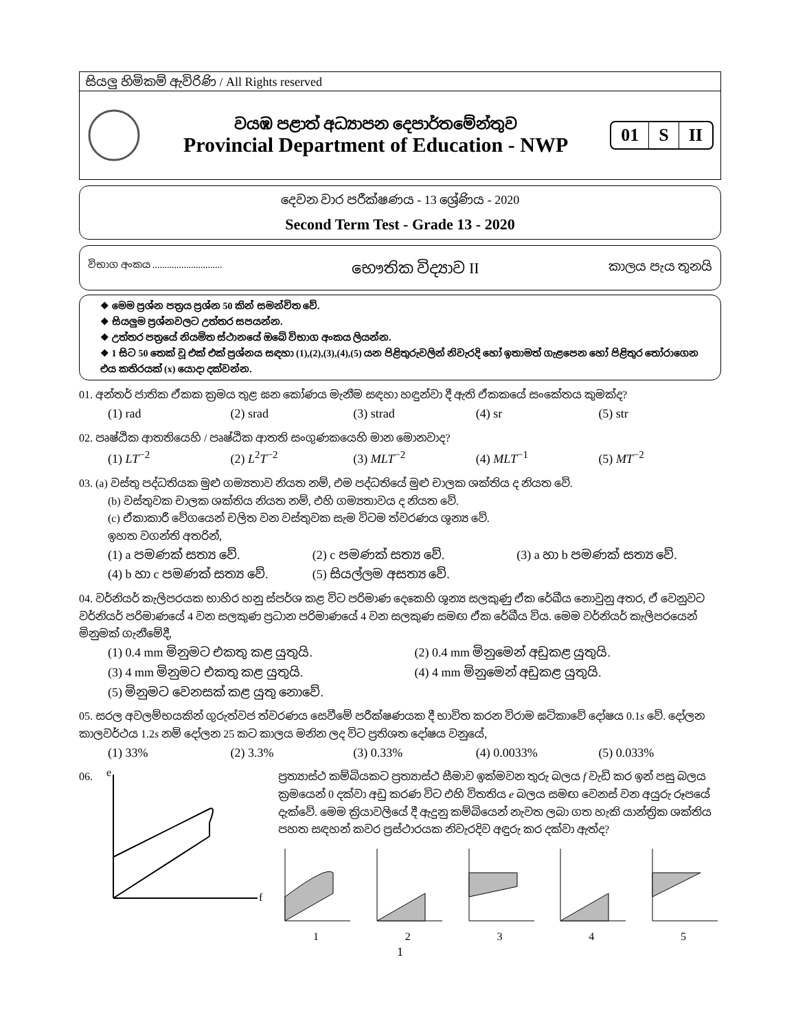සියලු හිමිකම් ඇවිරිණි / All Rights reserved
වයඹ පළාත් අධ්‍යාපන දෙපාර්තමේන්තුව
Provincial Department of Education - NWP
01 S II
දෙවන වාර පරීක්ෂණය - 13 ශ්‍රේණිය - 2020
Second Term Test - Grade 13 - 2020
විභාග අංකය ............................. භෞතික විද්‍යාව II කාලය පැය තුනයි
❖ මෙම ප්‍රශ්න පත්‍රය ප්‍රශ්න 50 කින් සමන්විත වේ.
❖ සියලුම ප්‍රශ්නවලට උත්තර සපයන්න.
❖ උත්තර පත්‍රයේ නියමිත ස්ථානයේ ඔබේ විභාග අංකය ලියන්න.
❖ 1 සිට 50 තෙක් වූ එක් එක් ප්‍රශ්නය සඳහා (1),(2),(3),(4),(5) යන පිළිතුරුවලින් නිවැරදි හෝ ඉතාමත් ගැළපෙන හෝ පිළිතුර තෝරාගෙන එය කතිරයක් (x) යොදා දක්වන්න.
01. අන්තර් ජාතික ඒකක ක්‍රමය තුළ ඝන කෝණය මැනීම සඳහා හඳුන්වා දී ඇති ඒකකයේ සංකේතය කුමක්ද?
(1) rad (2) srad (3) strad (4) sr (5) str
02. පෘෂ්ඨික ආතතියෙහි / පෘෂ්ඨික ආතති සංගුණකයෙහි මාන මොනවාද?
(1) LT<sup>−2</sup> (2) L<sup>2</sup>T<sup>−2</sup> (3) MLT<sup>−2</sup> (4) MLT<sup>−1</sup> (5) MT<sup>−2</sup>
03. (a) වස්තු පද්ධතියක මුළු ගම්‍යතාව නියත නම්, එම පද්ධතියේ මුළු චාලක ශක්තිය ද නියත වේ.
(b) වස්තුවක චාලක ශක්තිය නියත නම්, එහි ගම්‍යතාවය ද නියත වේ.
(c) ඒකාකාරී වේගයෙන් චලිත වන වස්තුවක සැම විටම ත්වරණය ශූන්‍ය වේ.
ඉහත වගන්ති අතරින්,
(1) a පමණක් සත්‍ය වේ. (2) c පමණක් සත්‍ය වේ. (3) a හා b පමණක් සත්‍ය වේ.
(4) b හා c පමණක් සත්‍ය වේ. (5) සියල්ලම අසත්‍ය වේ.
04. වර්නියර් කැලිපරයක භාහිර හනු ස්පර්ශ කළ විට පරිමාණ දෙකෙහි ශූන්‍ය සලකුණු ඒක රේඛීය නොවුනු අතර, ඒ වෙනුවට වර්නියර් පරිමාණයේ 4 වන සලකුණ ප්‍රධාන පරිමාණයේ 4 වන සලකුණ සමඟ ඒක රේඛීය විය. මෙම වර්නියර් කැලිපරයෙන් මිනුමක් ගැනීමේදී,
(1) 0.4 mm මිනුමට එකතු කළ යුතුයි. (2) 0.4 mm මිනුමෙන් අඩුකළ යුතුයි.
(3) 4 mm මිනුමට එකතු කළ යුතුයි. (4) 4 mm මිනුමෙන් අඩුකළ යුතුයි.
(5) මිනුමට වෙනසක් කළ යුතු නොවේ.
05. සරල අවලම්භයකින් ගුරුත්වජ ත්වරණය සෙවීමේ පරීක්ෂණයක දී භාවිත කරන විරාම ඝටිකාවේ දෝෂය 0.1s වේ. දෝලන කාලවර්ථය 1.2s නම් දෝලන 25 කට කාලය මනින ලද විට ප්‍රතිශත දෝෂය වනුයේ,
(1) 33% (2) 3.3% (3) 0.33% (4) 0.0033% (5) 0.033%
06.
e
f
ප්‍රත්‍යාස්ථ කම්බියකට ප්‍රත්‍යාස්ථ සීමාව ඉක්මවන තුරු බලය f වැඩි කර ඉන් පසු බලය ක්‍රමයෙන් 0 දක්වා අඩු කරණ විට එහි විතතිය e බලය සමඟ වෙනස් වන අයුරු රූපයේ දැක්වේ. මෙම ක්‍රියාවලියේ දී ඇදුනු කම්බියෙන් නැවත ලබා ගත හැකි යාන්ත්‍රික ශක්තිය පහත සඳහන් කවර ප්‍රස්ථාරයක නිවැරදිව අඳුරු කර දක්වා ඇත්ද?
1 2 3 4 5
1